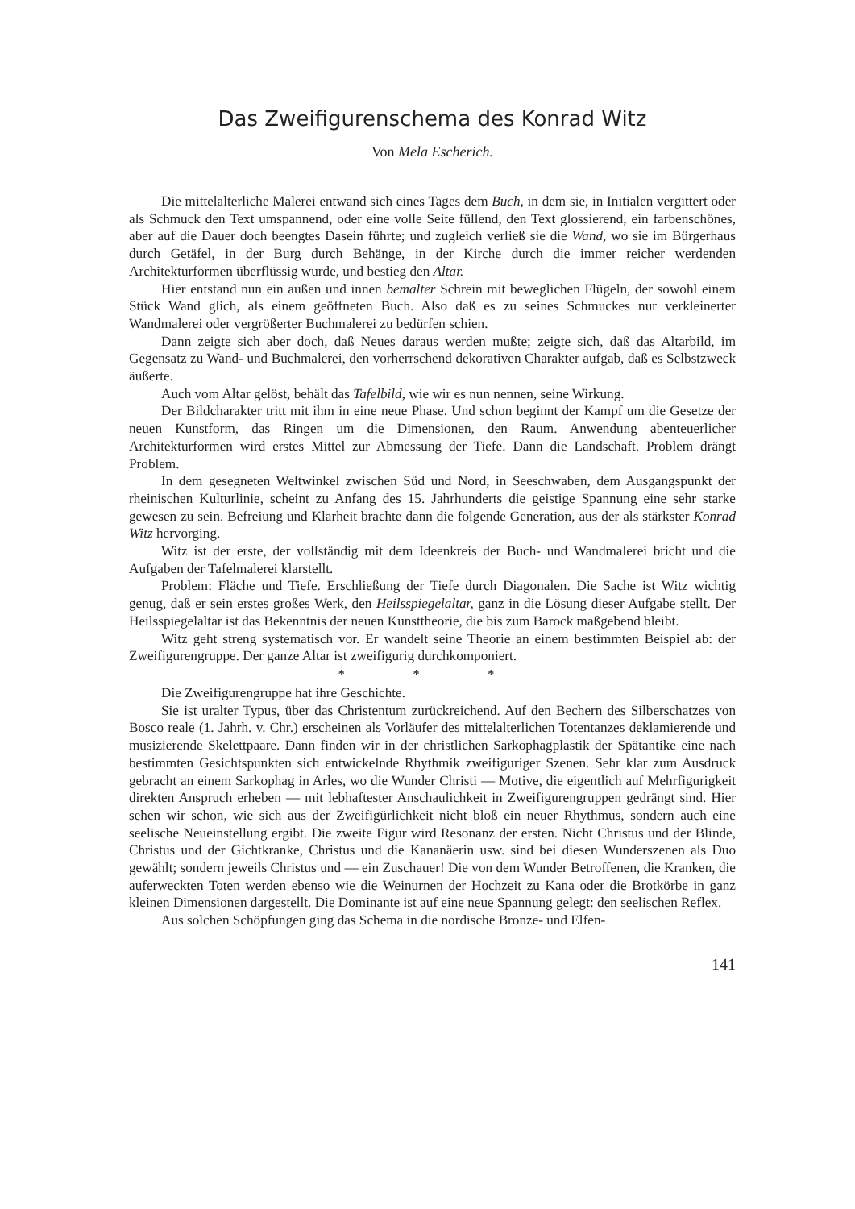Das Zweifigurenschema des Konrad Witz
Von Mela Escherich.
Die mittelalterliche Malerei entwand sich eines Tages dem Buch, in dem sie, in Initialen vergittert oder als Schmuck den Text umspannend, oder eine volle Seite füllend, den Text glossierend, ein farbenschönes, aber auf die Dauer doch beengtes Dasein führte; und zugleich verließ sie die Wand, wo sie im Bürgerhaus durch Getäfel, in der Burg durch Behänge, in der Kirche durch die immer reicher werdenden Architekturformen überflüssig wurde, und bestieg den Altar.
Hier entstand nun ein außen und innen bemalter Schrein mit beweglichen Flügeln, der sowohl einem Stück Wand glich, als einem geöffneten Buch. Also daß es zu seines Schmuckes nur verkleinerter Wandmalerei oder vergrößerter Buchmalerei zu bedürfen schien.
Dann zeigte sich aber doch, daß Neues daraus werden mußte; zeigte sich, daß das Altarbild, im Gegensatz zu Wand- und Buchmalerei, den vorherrschend dekorativen Charakter aufgab, daß es Selbstzweck äußerte.
Auch vom Altar gelöst, behält das Tafelbild, wie wir es nun nennen, seine Wirkung.
Der Bildcharakter tritt mit ihm in eine neue Phase. Und schon beginnt der Kampf um die Gesetze der neuen Kunstform, das Ringen um die Dimensionen, den Raum. Anwendung abenteuerlicher Architekturformen wird erstes Mittel zur Abmessung der Tiefe. Dann die Landschaft. Problem drängt Problem.
In dem gesegneten Weltwinkel zwischen Süd und Nord, in Seeschwaben, dem Ausgangspunkt der rheinischen Kulturlinie, scheint zu Anfang des 15. Jahrhunderts die geistige Spannung eine sehr starke gewesen zu sein. Befreiung und Klarheit brachte dann die folgende Generation, aus der als stärkster Konrad Witz hervorging.
Witz ist der erste, der vollständig mit dem Ideenkreis der Buch- und Wandmalerei bricht und die Aufgaben der Tafelmalerei klarstellt.
Problem: Fläche und Tiefe. Erschließung der Tiefe durch Diagonalen. Die Sache ist Witz wichtig genug, daß er sein erstes großes Werk, den Heilsspiegelaltar, ganz in die Lösung dieser Aufgabe stellt. Der Heilsspiegelaltar ist das Bekenntnis der neuen Kunsttheorie, die bis zum Barock maßgebend bleibt.
Witz geht streng systematisch vor. Er wandelt seine Theorie an einem bestimmten Beispiel ab: der Zweifigurengruppe. Der ganze Altar ist zweifigurig durchkomponiert.
* * *
Die Zweifigurengruppe hat ihre Geschichte.
Sie ist uralter Typus, über das Christentum zurückreichend. Auf den Bechern des Silberschatzes von Bosco reale (1. Jahrh. v. Chr.) erscheinen als Vorläufer des mittelalterlichen Totentanzes deklamierende und musizierende Skelettpaare. Dann finden wir in der christlichen Sarkophagplastik der Spätantike eine nach bestimmten Gesichtspunkten sich entwickelnde Rhythmik zweifiguriger Szenen. Sehr klar zum Ausdruck gebracht an einem Sarkophag in Arles, wo die Wunder Christi — Motive, die eigentlich auf Mehrfigurigkeit direkten Anspruch erheben — mit lebhaftester Anschaulichkeit in Zweifigurengruppen gedrängt sind. Hier sehen wir schon, wie sich aus der Zweifigürlichkeit nicht bloß ein neuer Rhythmus, sondern auch eine seelische Neueinstellung ergibt. Die zweite Figur wird Resonanz der ersten. Nicht Christus und der Blinde, Christus und der Gichtkranke, Christus und die Kananäerin usw. sind bei diesen Wunderszenen als Duo gewählt; sondern jeweils Christus und — ein Zuschauer! Die von dem Wunder Betroffenen, die Kranken, die auferweckten Toten werden ebenso wie die Weinurnen der Hochzeit zu Kana oder die Brotkörbe in ganz kleinen Dimensionen dargestellt. Die Dominante ist auf eine neue Spannung gelegt: den seelischen Reflex.
Aus solchen Schöpfungen ging das Schema in die nordische Bronze- und Elfen-
141